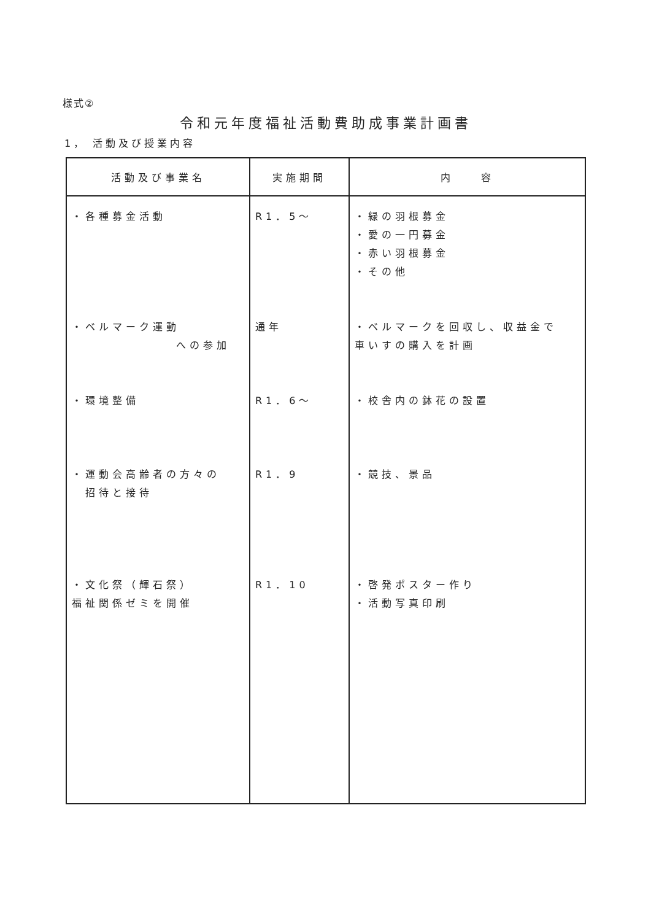様式②
令和元年度福祉活動費助成事業計画書
1， 活動及び授業内容
| 活動及び事業名 | 実施期間 | 内 容 |
| --- | --- | --- |
| ・各種募金活動 ・ベルマーク運動 への参加 ・環境整備 ・運動会高齢者の方々の 招待と接待 ・文化祭（輝石祭） 福祉関係ゼミを開催 | R1．5～ 通年 R1．6～ R1．9 R1．10 | ・緑の羽根募金 ・愛の一円募金 ・赤い羽根募金 ・その他 ・ベルマークを回収し、収益金で 車いすの購入を計画 ・校舎内の鉢花の設置 ・競技、景品 ・啓発ポスター作り ・活動写真印刷 |